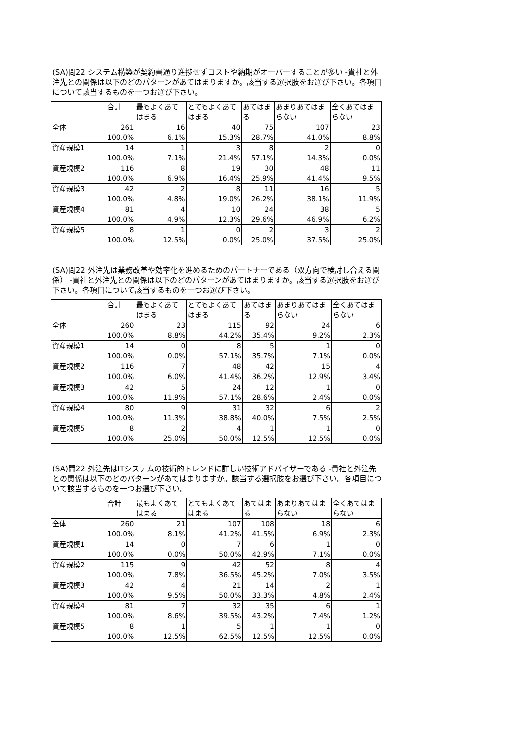(SA)問22 システム構築が契約書通り進捗せずコストや納期がオーバーすることが多い -貴社と外注先との関係は以下のどのパターンがあてはまりますか。該当する選択肢をお選び下さい。各項目について該当するものを一つお選び下さい。
| | 合計 | 最もよくあてはまる | とてもよくあてはまる | あてはまる | あまりあてはまらない | 全くあてはまらない |
| --- | --- | --- | --- | --- | --- | --- |
| 全体 | 261 | 16 | 40 | 75 | 107 | 23 |
| | 100.0% | 6.1% | 15.3% | 28.7% | 41.0% | 8.8% |
| 資産規模1 | 14 | 1 | 3 | 8 | 2 | 0 |
| | 100.0% | 7.1% | 21.4% | 57.1% | 14.3% | 0.0% |
| 資産規模2 | 116 | 8 | 19 | 30 | 48 | 11 |
| | 100.0% | 6.9% | 16.4% | 25.9% | 41.4% | 9.5% |
| 資産規模3 | 42 | 2 | 8 | 11 | 16 | 5 |
| | 100.0% | 4.8% | 19.0% | 26.2% | 38.1% | 11.9% |
| 資産規模4 | 81 | 4 | 10 | 24 | 38 | 5 |
| | 100.0% | 4.9% | 12.3% | 29.6% | 46.9% | 6.2% |
| 資産規模5 | 8 | 1 | 0 | 2 | 3 | 2 |
| | 100.0% | 12.5% | 0.0% | 25.0% | 37.5% | 25.0% |
(SA)問22 外注先は業務改革や効率化を進めるためのパートナーである（双方向で検討し合える関係） -貴社と外注先との関係は以下のどのパターンがあてはまりますか。該当する選択肢をお選び下さい。各項目について該当するものを一つお選び下さい。
| | 合計 | 最もよくあてはまる | とてもよくあてはまる | あてはまる | あまりあてはまらない | 全くあてはまらない |
| --- | --- | --- | --- | --- | --- | --- |
| 全体 | 260 | 23 | 115 | 92 | 24 | 6 |
| | 100.0% | 8.8% | 44.2% | 35.4% | 9.2% | 2.3% |
| 資産規模1 | 14 | 0 | 8 | 5 | 1 | 0 |
| | 100.0% | 0.0% | 57.1% | 35.7% | 7.1% | 0.0% |
| 資産規模2 | 116 | 7 | 48 | 42 | 15 | 4 |
| | 100.0% | 6.0% | 41.4% | 36.2% | 12.9% | 3.4% |
| 資産規模3 | 42 | 5 | 24 | 12 | 1 | 0 |
| | 100.0% | 11.9% | 57.1% | 28.6% | 2.4% | 0.0% |
| 資産規模4 | 80 | 9 | 31 | 32 | 6 | 2 |
| | 100.0% | 11.3% | 38.8% | 40.0% | 7.5% | 2.5% |
| 資産規模5 | 8 | 2 | 4 | 1 | 1 | 0 |
| | 100.0% | 25.0% | 50.0% | 12.5% | 12.5% | 0.0% |
(SA)問22 外注先はITシステムの技術的トレンドに詳しい技術アドバイザーである -貴社と外注先との関係は以下のどのパターンがあてはまりますか。該当する選択肢をお選び下さい。各項目について該当するものを一つお選び下さい。
| | 合計 | 最もよくあてはまる | とてもよくあてはまる | あてはまる | あまりあてはまらない | 全くあてはまらない |
| --- | --- | --- | --- | --- | --- | --- |
| 全体 | 260 | 21 | 107 | 108 | 18 | 6 |
| | 100.0% | 8.1% | 41.2% | 41.5% | 6.9% | 2.3% |
| 資産規模1 | 14 | 0 | 7 | 6 | 1 | 0 |
| | 100.0% | 0.0% | 50.0% | 42.9% | 7.1% | 0.0% |
| 資産規模2 | 115 | 9 | 42 | 52 | 8 | 4 |
| | 100.0% | 7.8% | 36.5% | 45.2% | 7.0% | 3.5% |
| 資産規模3 | 42 | 4 | 21 | 14 | 2 | 1 |
| | 100.0% | 9.5% | 50.0% | 33.3% | 4.8% | 2.4% |
| 資産規模4 | 81 | 7 | 32 | 35 | 6 | 1 |
| | 100.0% | 8.6% | 39.5% | 43.2% | 7.4% | 1.2% |
| 資産規模5 | 8 | 1 | 5 | 1 | 1 | 0 |
| | 100.0% | 12.5% | 62.5% | 12.5% | 12.5% | 0.0% |